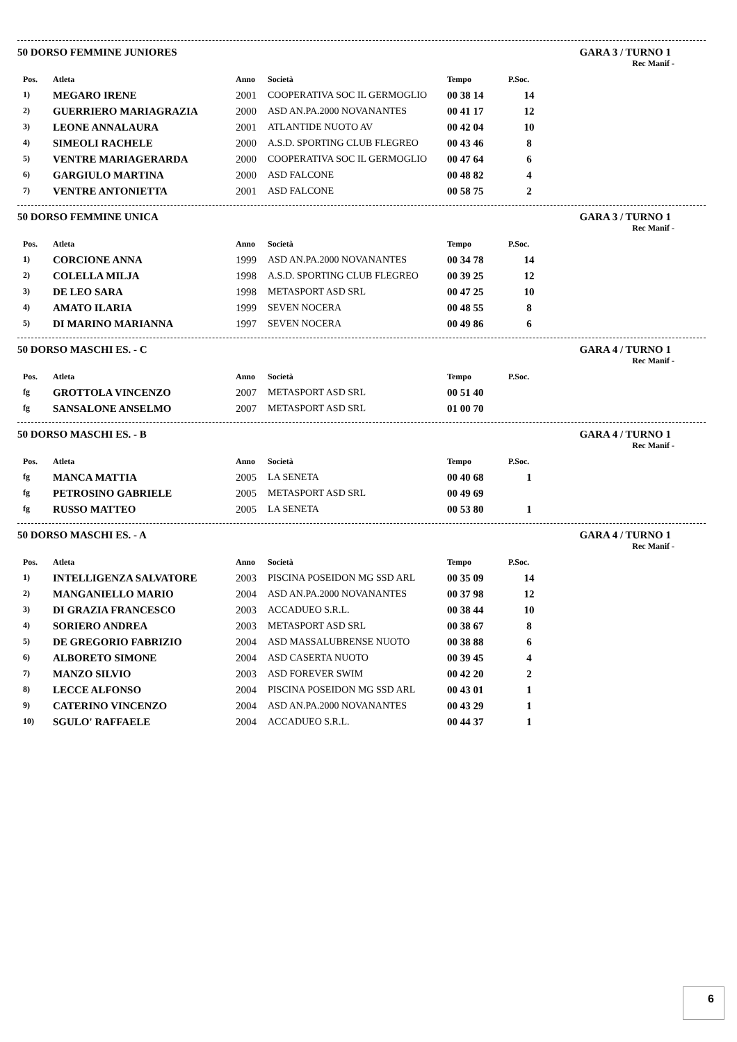50 DORSO FEMMINE JUNIORES GARA 3 / TURNO 1
Rec Manif -
| Pos. | Atleta | Anno | Società | Tempo | P.Soc. |
| --- | --- | --- | --- | --- | --- |
| 1) | MEGARO IRENE | 2001 | COOPERATIVA SOC IL GERMOGLIO | 00 38 14 | 14 |
| 2) | GUERRIERO MARIAGRAZIA | 2000 | ASD AN.PA.2000 NOVANANTES | 00 41 17 | 12 |
| 3) | LEONE ANNALAURA | 2001 | ATLANTIDE NUOTO AV | 00 42 04 | 10 |
| 4) | SIMEOLI RACHELE | 2000 | A.S.D. SPORTING CLUB FLEGREO | 00 43 46 | 8 |
| 5) | VENTRE MARIAGERARDA | 2000 | COOPERATIVA SOC IL GERMOGLIO | 00 47 64 | 6 |
| 6) | GARGIULO MARTINA | 2000 | ASD FALCONE | 00 48 82 | 4 |
| 7) | VENTRE ANTONIETTA | 2001 | ASD FALCONE | 00 58 75 | 2 |
50 DORSO FEMMINE UNICA GARA 3 / TURNO 1
Rec Manif -
| Pos. | Atleta | Anno | Società | Tempo | P.Soc. |
| --- | --- | --- | --- | --- | --- |
| 1) | CORCIONE ANNA | 1999 | ASD AN.PA.2000 NOVANANTES | 00 34 78 | 14 |
| 2) | COLELLA MILJA | 1998 | A.S.D. SPORTING CLUB FLEGREO | 00 39 25 | 12 |
| 3) | DE LEO SARA | 1998 | METASPORT ASD SRL | 00 47 25 | 10 |
| 4) | AMATO ILARIA | 1999 | SEVEN NOCERA | 00 48 55 | 8 |
| 5) | DI MARINO MARIANNA | 1997 | SEVEN NOCERA | 00 49 86 | 6 |
50 DORSO MASCHI ES. - C GARA 4 / TURNO 1
Rec Manif -
| Pos. | Atleta | Anno | Società | Tempo | P.Soc. |
| --- | --- | --- | --- | --- | --- |
| fg | GROTTOLA VINCENZO | 2007 | METASPORT ASD SRL | 00 51 40 | |
| fg | SANSALONE ANSELMO | 2007 | METASPORT ASD SRL | 01 00 70 | |
50 DORSO MASCHI ES. - B GARA 4 / TURNO 1
Rec Manif -
| Pos. | Atleta | Anno | Società | Tempo | P.Soc. |
| --- | --- | --- | --- | --- | --- |
| fg | MANCA MATTIA | 2005 | LA SENETA | 00 40 68 | 1 |
| fg | PETROSINO GABRIELE | 2005 | METASPORT ASD SRL | 00 49 69 | |
| fg | RUSSO MATTEO | 2005 | LA SENETA | 00 53 80 | 1 |
50 DORSO MASCHI ES. - A GARA 4 / TURNO 1
Rec Manif -
| Pos. | Atleta | Anno | Società | Tempo | P.Soc. |
| --- | --- | --- | --- | --- | --- |
| 1) | INTELLIGENZA SALVATORE | 2003 | PISCINA POSEIDON MG SSD ARL | 00 35 09 | 14 |
| 2) | MANGANIELLO MARIO | 2004 | ASD AN.PA.2000 NOVANANTES | 00 37 98 | 12 |
| 3) | DI GRAZIA FRANCESCO | 2003 | ACCADUEO S.R.L. | 00 38 44 | 10 |
| 4) | SORIERO ANDREA | 2003 | METASPORT ASD SRL | 00 38 67 | 8 |
| 5) | DE GREGORIO FABRIZIO | 2004 | ASD MASSALUBRENSE NUOTO | 00 38 88 | 6 |
| 6) | ALBORETO SIMONE | 2004 | ASD CASERTA NUOTO | 00 39 45 | 4 |
| 7) | MANZO SILVIO | 2003 | ASD FOREVER SWIM | 00 42 20 | 2 |
| 8) | LECCE ALFONSO | 2004 | PISCINA POSEIDON MG SSD ARL | 00 43 01 | 1 |
| 9) | CATERINO VINCENZO | 2004 | ASD AN.PA.2000 NOVANANTES | 00 43 29 | 1 |
| 10) | SGULO' RAFFAELE | 2004 | ACCADUEO S.R.L. | 00 44 37 | 1 |
6